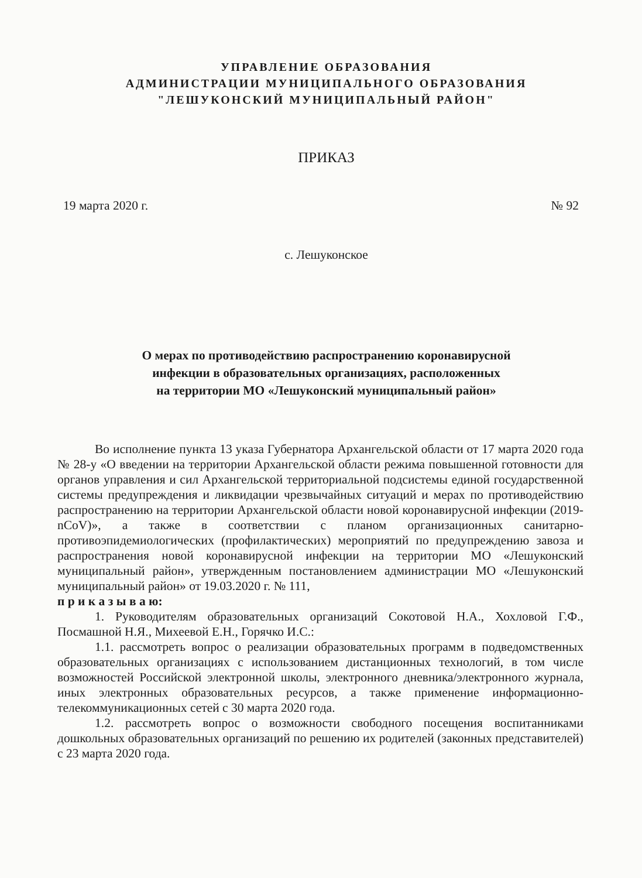УПРАВЛЕНИЕ ОБРАЗОВАНИЯ
АДМИНИСТРАЦИИ МУНИЦИПАЛЬНОГО ОБРАЗОВАНИЯ
"ЛЕШУКОНСКИЙ МУНИЦИПАЛЬНЫЙ РАЙОН"
ПРИКАЗ
19 марта 2020 г. № 92
с. Лешуконское
О мерах по противодействию распространению коронавирусной
инфекции в образовательных организациях, расположенных
на территории МО «Лешуконский муниципальный район»
Во исполнение пункта 13 указа Губернатора Архангельской области от 17 марта 2020 года № 28-у «О введении на территории Архангельской области режима повышенной готовности для органов управления и сил Архангельской территориальной подсистемы единой государственной системы предупреждения и ликвидации чрезвычайных ситуаций и мерах по противодействию распространению на территории Архангельской области новой коронавирусной инфекции (2019-nCoV)», а также в соответствии с планом организационных санитарно-противоэпидемиологических (профилактических) мероприятий по предупреждению завоза и распространения новой коронавирусной инфекции на территории МО «Лешуконский муниципальный район», утвержденным постановлением администрации МО «Лешуконский муниципальный район» от 19.03.2020 г. № 111,
п р и к а з ы в а ю:
1. Руководителям образовательных организаций Сокотовой Н.А., Хохловой Г.Ф., Посмашной Н.Я., Михеевой Е.Н., Горячко И.С.:
1.1. рассмотреть вопрос о реализации образовательных программ в подведомственных образовательных организациях с использованием дистанционных технологий, в том числе возможностей Российской электронной школы, электронного дневника/электронного журнала, иных электронных образовательных ресурсов, а также применение информационно-телекоммуникационных сетей с 30 марта 2020 года.
1.2. рассмотреть вопрос о возможности свободного посещения воспитанниками дошкольных образовательных организаций по решению их родителей (законных представителей) с 23 марта 2020 года.